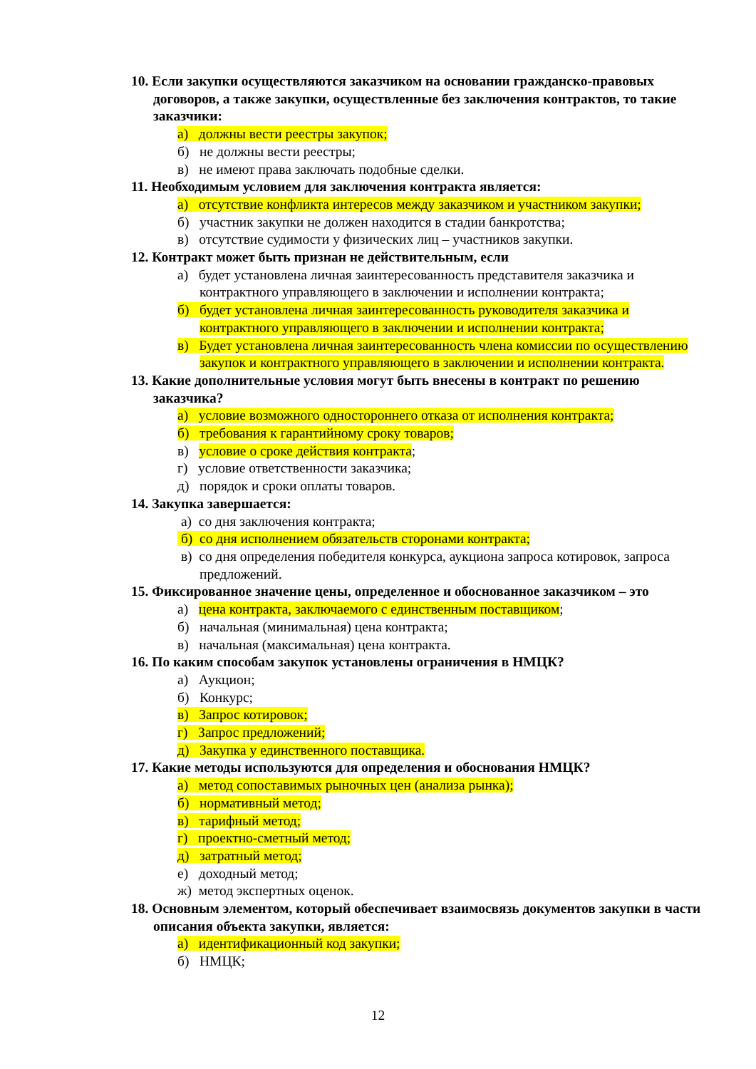10. Если закупки осуществляются заказчиком на основании гражданско-правовых договоров, а также закупки, осуществленные без заключения контрактов, то такие заказчики:
а) должны вести реестры закупок;
б) не должны вести реестры;
в) не имеют права заключать подобные сделки.
11. Необходимым условием для заключения контракта является:
а) отсутствие конфликта интересов между заказчиком и участником закупки;
б) участник закупки не должен находится в стадии банкротства;
в) отсутствие судимости у физических лиц – участников закупки.
12. Контракт может быть признан не действительным, если
а) будет установлена личная заинтересованность представителя заказчика и контрактного управляющего в заключении и исполнении контракта;
б) будет установлена личная заинтересованность руководителя заказчика и контрактного управляющего в заключении и исполнении контракта;
в) Будет установлена личная заинтересованность члена комиссии по осуществлению закупок и контрактного управляющего в заключении и исполнении контракта.
13. Какие дополнительные условия могут быть внесены в контракт по решению заказчика?
а) условие возможного одностороннего отказа от исполнения контракта;
б) требования к гарантийному сроку товаров;
в) условие о сроке действия контракта;
г) условие ответственности заказчика;
д) порядок и сроки оплаты товаров.
14. Закупка завершается:
а) со дня заключения контракта;
б) со дня исполнением обязательств сторонами контракта;
в) со дня определения победителя конкурса, аукциона запроса котировок, запроса предложений.
15. Фиксированное значение цены, определенное и обоснованное заказчиком – это
а) цена контракта, заключаемого с единственным поставщиком;
б) начальная (минимальная) цена контракта;
в) начальная (максимальная) цена контракта.
16. По каким способам закупок установлены ограничения в НМЦК?
а) Аукцион;
б) Конкурс;
в) Запрос котировок;
г) Запрос предложений;
д) Закупка у единственного поставщика.
17. Какие методы используются для определения и обоснования НМЦК?
а) метод сопоставимых рыночных цен (анализа рынка);
б) нормативный метод;
в) тарифный метод;
г) проектно-сметный метод;
д) затратный метод;
е) доходный метод;
ж) метод экспертных оценок.
18. Основным элементом, который обеспечивает взаимосвязь документов закупки в части описания объекта закупки, является:
а) идентификационный код закупки;
б) НМЦК;
12